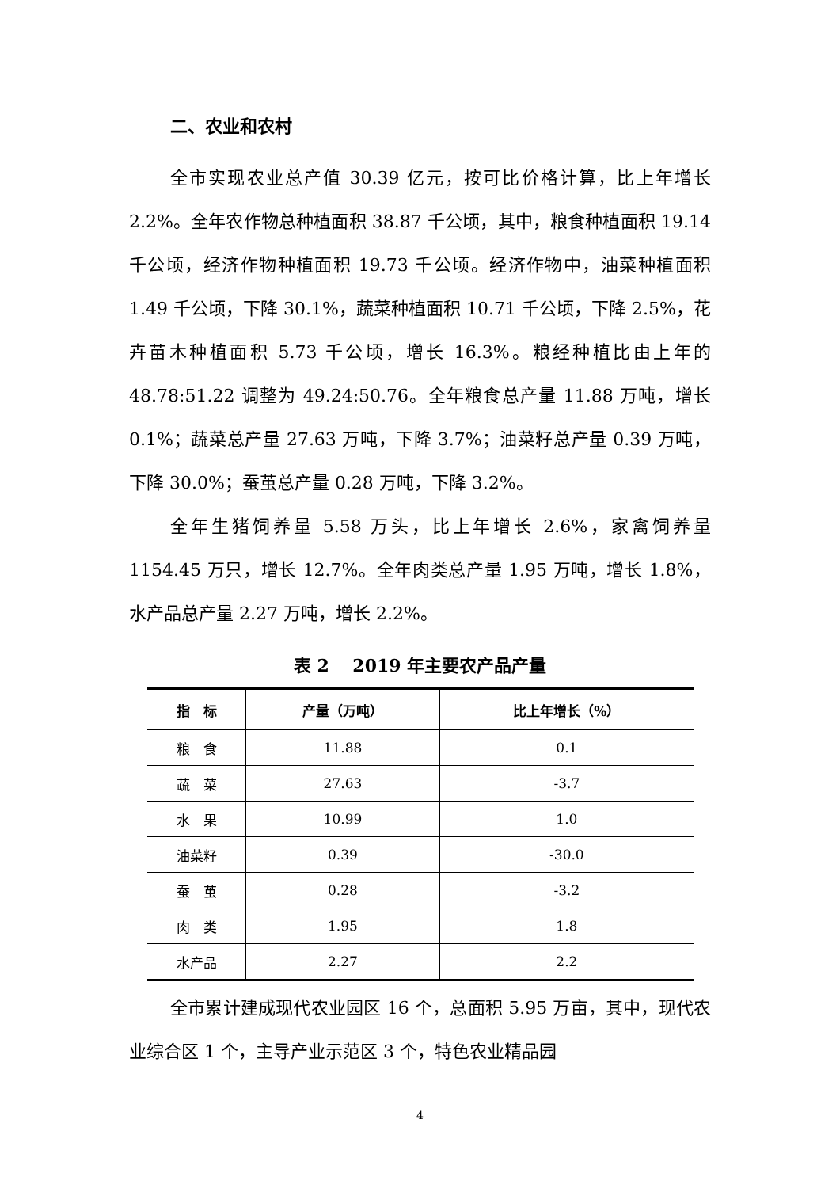二、农业和农村
全市实现农业总产值 30.39 亿元，按可比价格计算，比上年增长 2.2%。全年农作物总种植面积 38.87 千公顷，其中，粮食种植面积 19.14 千公顷，经济作物种植面积 19.73 千公顷。经济作物中，油菜种植面积 1.49 千公顷，下降 30.1%，蔬菜种植面积 10.71 千公顷，下降 2.5%，花卉苗木种植面积 5.73 千公顷，增长 16.3%。粮经种植比由上年的 48.78:51.22 调整为 49.24:50.76。全年粮食总产量 11.88 万吨，增长 0.1%；蔬菜总产量 27.63 万吨，下降 3.7%；油菜籽总产量 0.39 万吨，下降 30.0%；蚕茧总产量 0.28 万吨，下降 3.2%。
全年生猪饲养量 5.58 万头，比上年增长 2.6%，家禽饲养量 1154.45 万只，增长 12.7%。全年肉类总产量 1.95 万吨，增长 1.8%，水产品总产量 2.27 万吨，增长 2.2%。
表 2　 2019 年主要农产品产量
| 指 标 | 产量（万吨） | 比上年增长（%） |
| --- | --- | --- |
| 粮 食 | 11.88 | 0.1 |
| 蔬 菜 | 27.63 | -3.7 |
| 水 果 | 10.99 | 1.0 |
| 油菜籽 | 0.39 | -30.0 |
| 蚕 茧 | 0.28 | -3.2 |
| 肉 类 | 1.95 | 1.8 |
| 水产品 | 2.27 | 2.2 |
全市累计建成现代农业园区 16 个，总面积 5.95 万亩，其中，现代农业综合区 1 个，主导产业示范区 3 个，特色农业精品园
4